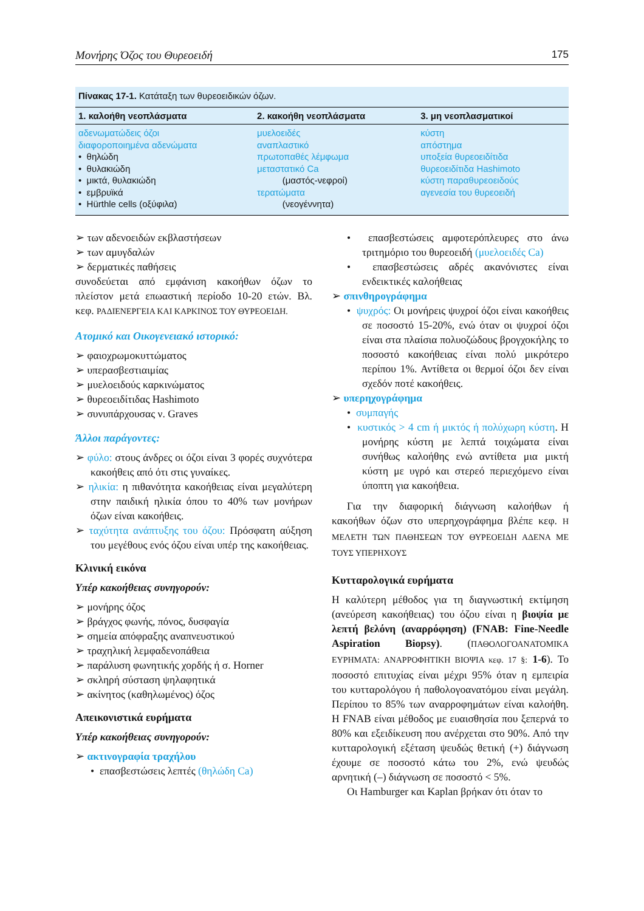Μονήρης Όζος του Θυρεοειδή 175
Πίνακας 17-1. Κατάταξη των θυρεοειδικών όζων.
| 1. καλοήθη νεοπλάσματα | 2. κακοήθη νεοπλάσματα | 3. μη νεοπλασματικοί |
| --- | --- | --- |
| αδενωματώδεις όζοι διαφοροποιημένα αδενώματα • θηλώδη • θυλακιώδη • μικτά, θυλακιώδη • εμβρυϊκά • Hürthle cells (οξύφιλα) | μυελοειδές αναπλαστικό πρωτοπαθές λέμφωμα μεταστατικό Ca (μαστός-νεφροί) τερατώματα (νεογέννητα) | κύστη απόστημα υποξεία θυρεοειδίτιδα θυρεοειδίτιδα Hashimoto κύστη παραθυρεοειδούς αγενεσία του θυρεοειδή |
➢ των αδενοειδών εκβλαστήσεων
➢ των αμυγδαλών
➢ δερματικές παθήσεις
συνοδεύεται από εμφάνιση κακοήθων όζων το πλείστον μετά επωαστική περίοδο 10-20 ετών. Βλ. κεφ. ΡΑΔΙΕΝΕΡΓΕΙΑ ΚΑΙ ΚΑΡΚΙΝΟΣ ΤΟΥ ΘΥΡΕΟΕΙΔΗ.
Ατομικό και Οικογενειακό ιστορικό:
➢ φαιοχρωμοκυττώματος
➢ υπερασβεστιαιμίας
➢ μυελοειδούς καρκινώματος
➢ θυρεοειδίτιδας Hashimoto
➢ συνυπάρχουσας ν. Graves
Άλλοι παράγοντες:
➢ φύλο: στους άνδρες οι όζοι είναι 3 φορές συχνότερα κακοήθεις από ότι στις γυναίκες.
➢ ηλικία: η πιθανότητα κακοήθειας είναι μεγαλύτερη στην παιδική ηλικία όπου το 40% των μονήρων όζων είναι κακοήθεις.
➢ ταχύτητα ανάπτυξης του όζου: Πρόσφατη αύξηση του μεγέθους ενός όζου είναι υπέρ της κακοήθειας.
Κλινική εικόνα
Υπέρ κακοήθειας συνηγορούν:
➢ μονήρης όζος
➢ βράγχος φωνής, πόνος, δυσφαγία
➢ σημεία απόφραξης αναπνευστικού
➢ τραχηλική λεμφαδενοπάθεια
➢ παράλυση φωνητικής χορδής ή σ. Horner
➢ σκληρή σύσταση ψηλαφητικά
➢ ακίνητος (καθηλωμένος) όζος
Απεικονιστικά ευρήματα
Υπέρ κακοήθειας συνηγορούν:
➢ ακτινογραφία τραχήλου
• επασβεστώσεις λεπτές (θηλώδη Ca)
• επασβεστώσεις αμφοτερόπλευρες στο άνω τριτημόριο του θυρεοειδή (μυελοειδές Ca)
• επασβεστώσεις αδρές ακανόνιστες είναι ενδεικτικές καλοήθειας
➢ σπινθηρογράφημα
• ψυχρός: Οι μονήρεις ψυχροί όζοι είναι κακοήθεις σε ποσοστό 15-20%, ενώ όταν οι ψυχροί όζοι είναι στα πλαίσια πολυοζώδους βρογχοκήλης το ποσοστό κακοήθειας είναι πολύ μικρότερο περίπου 1%. Αντίθετα οι θερμοί όζοι δεν είναι σχεδόν ποτέ κακοήθεις.
➢ υπερηχογράφημα
• συμπαγής
• κυστικός > 4 cm ή μικτός ή πολύχωρη κύστη. Η μονήρης κύστη με λεπτά τοιχώματα είναι συνήθως καλοήθης ενώ αντίθετα μια μικτή κύστη με υγρό και στερεό περιεχόμενο είναι ύποπτη για κακοήθεια.
Για την διαφορική διάγνωση καλοήθων ή κακοήθων όζων στο υπερηχογράφημα βλέπε κεφ. Η ΜΕΛΕΤΗ ΤΩΝ ΠΑΘΗΣΕΩΝ ΤΟΥ ΘΥΡΕΟΕΙΔΗ ΑΔΕΝΑ ΜΕ ΤΟΥΣ ΥΠΕΡΗΧΟΥΣ
Κυτταρολογικά ευρήματα
Η καλύτερη μέθοδος για τη διαγνωστική εκτίμηση (ανεύρεση κακοήθειας) του όζου είναι η βιοψία με λεπτή βελόνη (αναρρόφηση) (FNAB: Fine-Needle Aspiration Biopsy). (ΠΑΘΟΛΟΓΟΑΝΑΤΟΜΙΚΑ ΕΥΡΗΜΑΤΑ: ΑΝΑΡΡΟΦΗΤΙΚΗ ΒΙΟΨΙΑ κεφ. 17 §: 1-6). Το ποσοστό επιτυχίας είναι μέχρι 95% όταν η εμπειρία του κυτταρολόγου ή παθολογοανατόμου είναι μεγάλη. Περίπου το 85% των αναρροφημάτων είναι καλοήθη. Η FNAB είναι μέθοδος με ευαισθησία που ξεπερνά το 80% και εξειδίκευση που ανέρχεται στο 90%. Από την κυτταρολογική εξέταση ψευδώς θετική (+) διάγνωση έχουμε σε ποσοστό κάτω του 2%, ενώ ψευδώς αρνητική (–) διάγνωση σε ποσοστό < 5%.
Οι Hamburger και Kaplan βρήκαν ότι όταν το